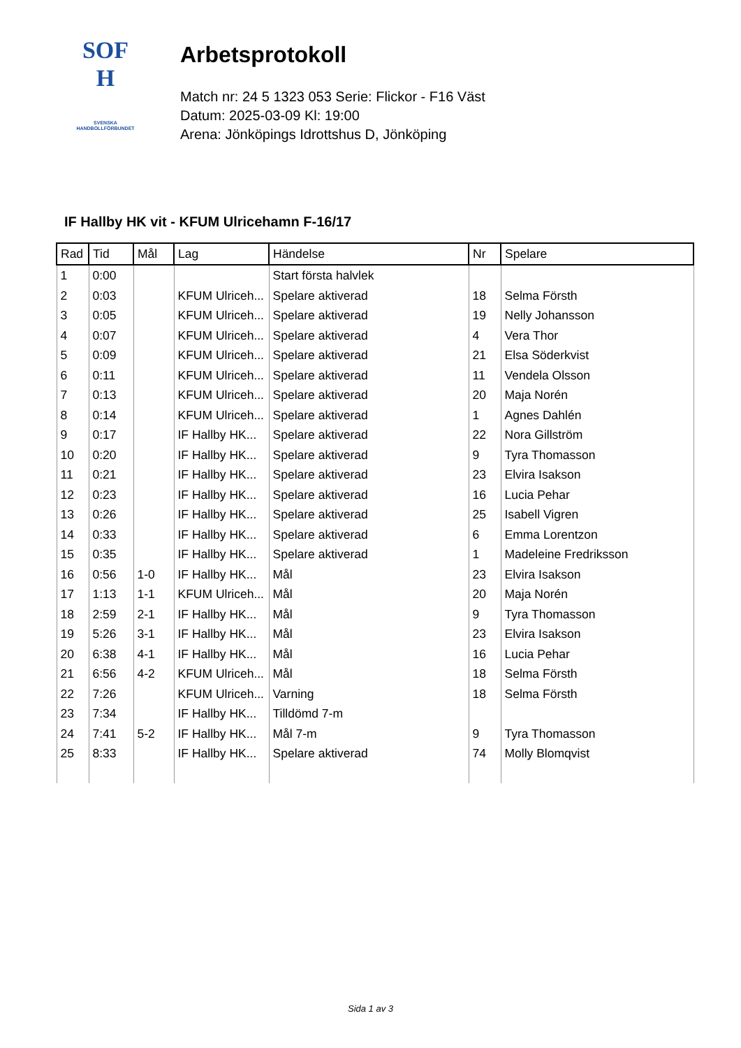SOF
H
SVENSKA
HANDBOLLFÖRBUNDET
Arbetsprotokoll
Match nr: 24 5 1323 053 Serie: Flickor - F16 Väst
Datum: 2025-03-09 Kl: 19:00
Arena: Jönköpings Idrottshus D, Jönköping
IF Hallby HK vit - KFUM Ulricehamn F-16/17
| Rad | Tid | Mål | Lag | Händelse | Nr | Spelare |
| --- | --- | --- | --- | --- | --- | --- |
| 1 | 0:00 | | | Start första halvlek | | |
| 2 | 0:03 | | KFUM Ulriceh... | Spelare aktiverad | 18 | Selma Försth |
| 3 | 0:05 | | KFUM Ulriceh... | Spelare aktiverad | 19 | Nelly Johansson |
| 4 | 0:07 | | KFUM Ulriceh... | Spelare aktiverad | 4 | Vera Thor |
| 5 | 0:09 | | KFUM Ulriceh... | Spelare aktiverad | 21 | Elsa Söderkvist |
| 6 | 0:11 | | KFUM Ulriceh... | Spelare aktiverad | 11 | Vendela Olsson |
| 7 | 0:13 | | KFUM Ulriceh... | Spelare aktiverad | 20 | Maja Norén |
| 8 | 0:14 | | KFUM Ulriceh... | Spelare aktiverad | 1 | Agnes Dahlén |
| 9 | 0:17 | | IF Hallby HK... | Spelare aktiverad | 22 | Nora Gillström |
| 10 | 0:20 | | IF Hallby HK... | Spelare aktiverad | 9 | Tyra Thomasson |
| 11 | 0:21 | | IF Hallby HK... | Spelare aktiverad | 23 | Elvira Isakson |
| 12 | 0:23 | | IF Hallby HK... | Spelare aktiverad | 16 | Lucia Pehar |
| 13 | 0:26 | | IF Hallby HK... | Spelare aktiverad | 25 | Isabell Vigren |
| 14 | 0:33 | | IF Hallby HK... | Spelare aktiverad | 6 | Emma Lorentzon |
| 15 | 0:35 | | IF Hallby HK... | Spelare aktiverad | 1 | Madeleine Fredriksson |
| 16 | 0:56 | 1-0 | IF Hallby HK... | Mål | 23 | Elvira Isakson |
| 17 | 1:13 | 1-1 | KFUM Ulriceh... | Mål | 20 | Maja Norén |
| 18 | 2:59 | 2-1 | IF Hallby HK... | Mål | 9 | Tyra Thomasson |
| 19 | 5:26 | 3-1 | IF Hallby HK... | Mål | 23 | Elvira Isakson |
| 20 | 6:38 | 4-1 | IF Hallby HK... | Mål | 16 | Lucia Pehar |
| 21 | 6:56 | 4-2 | KFUM Ulriceh... | Mål | 18 | Selma Försth |
| 22 | 7:26 | | KFUM Ulriceh... | Varning | 18 | Selma Försth |
| 23 | 7:34 | | IF Hallby HK... | Tilldömd 7-m | | |
| 24 | 7:41 | 5-2 | IF Hallby HK... | Mål 7-m | 9 | Tyra Thomasson |
| 25 | 8:33 | | IF Hallby HK... | Spelare aktiverad | 74 | Molly Blomqvist |
Sida 1 av 3